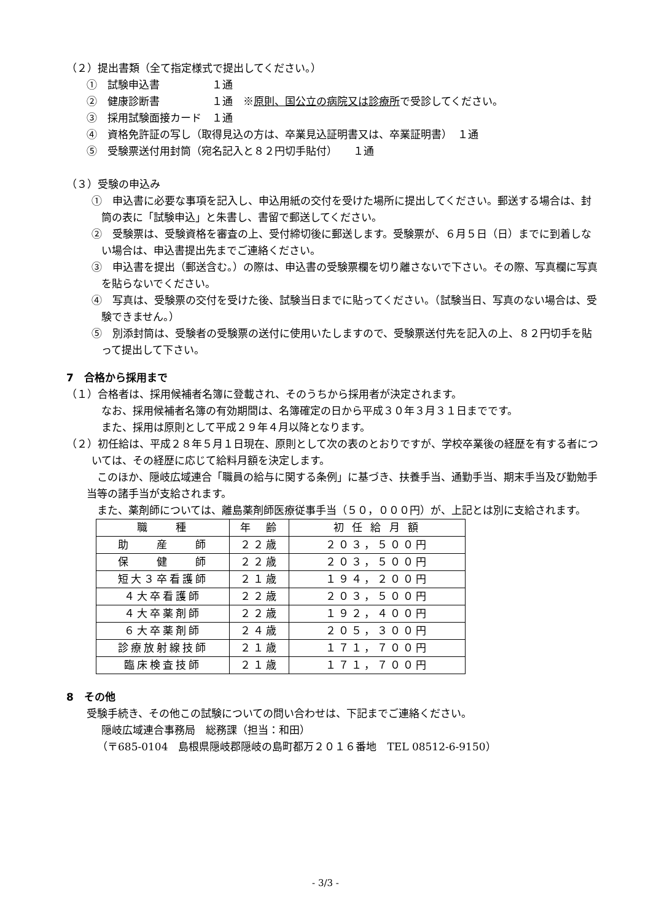（２）提出書類（全て指定様式で提出してください。）
①　試験申込書　　　　　１通
②　健康診断書　　　　　１通　※原則、国公立の病院又は診療所で受診してください。
③　採用試験面接カード　１通
④　資格免許証の写し（取得見込の方は、卒業見込証明書又は、卒業証明書）　１通
⑤　受験票送付用封筒（宛名記入と８２円切手貼付）　　１通
（３）受験の申込み
①　申込書に必要な事項を記入し、申込用紙の交付を受けた場所に提出してください。郵送する場合は、封筒の表に「試験申込」と朱書し、書留で郵送してください。
②　受験票は、受験資格を審査の上、受付締切後に郵送します。受験票が、６月５日（日）までに到着しない場合は、申込書提出先までご連絡ください。
③　申込書を提出（郵送含む。）の際は、申込書の受験票欄を切り離さないで下さい。その際、写真欄に写真を貼らないでください。
④　写真は、受験票の交付を受けた後、試験当日までに貼ってください。（試験当日、写真のない場合は、受験できません。）
⑤　別添封筒は、受験者の受験票の送付に使用いたしますので、受験票送付先を記入の上、８２円切手を貼って提出して下さい。
7　合格から採用まで
（１）合格者は、採用候補者名簿に登載され、そのうちから採用者が決定されます。
なお、採用候補者名簿の有効期間は、名簿確定の日から平成３０年３月３１日までです。
また、採用は原則として平成２９年４月以降となります。
（２）初任給は、平成２８年５月１日現在、原則として次の表のとおりですが、学校卒業後の経歴を有する者については、その経歴に応じて給料月額を決定します。
このほか、隠岐広域連合「職員の給与に関する条例」に基づき、扶養手当、通勤手当、期末手当及び勤勉手当等の諸手当が支給されます。
また、薬剤師については、離島薬剤師医療従事手当（５０，０００円）が、上記とは別に支給されます。
| 職 種 | 年 齢 | 初 任 給 月 額 |
| --- | --- | --- |
| 助 産 師 | ２２歳 | ２０３，５００円 |
| 保 健 師 | ２２歳 | ２０３，５００円 |
| 短大３卒看護師 | ２１歳 | １９４，２００円 |
| ４大卒看護師 | ２２歳 | ２０３，５００円 |
| ４大卒薬剤師 | ２２歳 | １９２，４００円 |
| ６大卒薬剤師 | ２４歳 | ２０５，３００円 |
| 診療放射線技師 | ２１歳 | １７１，７００円 |
| 臨床検査技師 | ２１歳 | １７１，７００円 |
8　その他
受験手続き、その他この試験についての問い合わせは、下記までご連絡ください。
隠岐広域連合事務局　総務課（担当：和田）
（〒685-0104　島根県隠岐郡隠岐の島町都万２０１６番地　TEL 08512-6-9150）
- 3/3 -